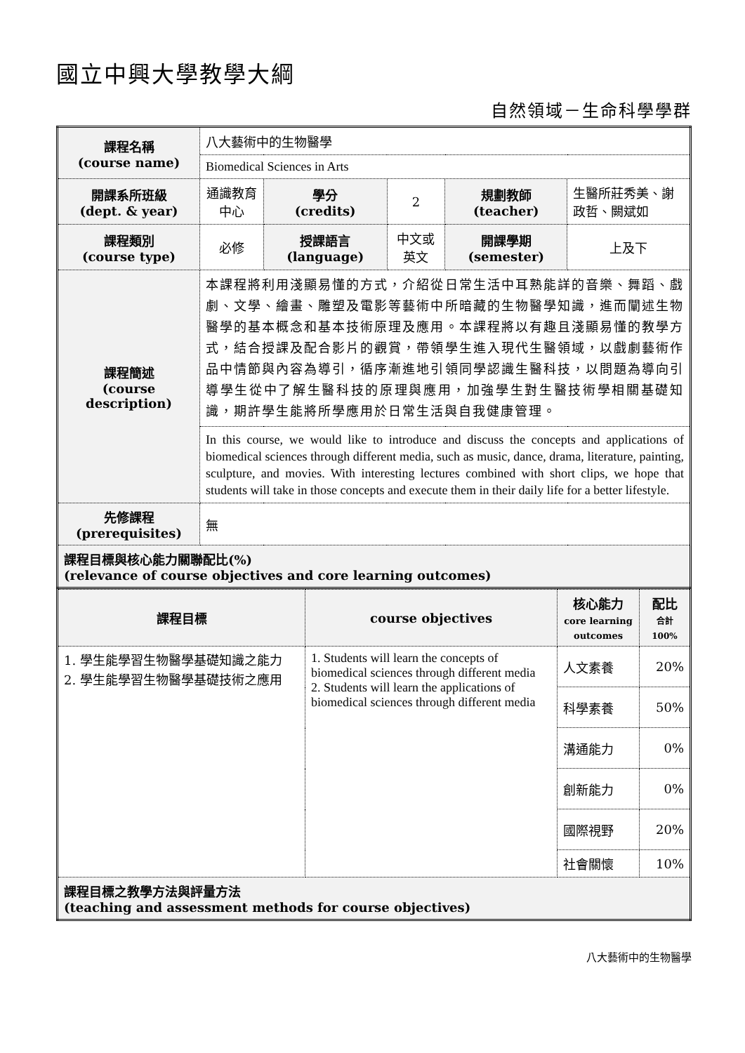國立中興大學教學大綱
自然領域－生命科學學群
| 課程名稱 (course name) | 八大藝術中的生物醫學 | | | | |
| | Biomedical Sciences in Arts | | | | |
| 開課系所班級 (dept. & year) | 通識教育中心 | 學分 (credits) | 2 | 規劃教師 (teacher) | 生醫所莊秀美、謝政哲、闕斌如 |
| 課程類別 (course type) | 必修 | 授課語言 (language) | 中文或英文 | 開課學期 (semester) | 上及下 |
| 課程簡述 (course description) | 本課程將利用淺顯易懂的方式，介紹從日常生活中耳熟能詳的音樂、舞蹈、戲劇、文學、繪畫、雕塑及電影等藝術中所暗藏的生物醫學知識，進而闡述生物醫學的基本概念和基本技術原理及應用。本課程將以有趣且淺顯易懂的教學方式，結合授課及配合影片的觀賞，帶領學生進入現代生醫領域，以戲劇藝術作品中情節與內容為導引，循序漸進地引領同學認識生醫科技，以問題為導向引導學生從中了解生醫科技的原理與應用，加強學生對生醫技術學相關基礎知識，期許學生能將所學應用於日常生活與自我健康管理。 | | | | |
| | In this course, we would like to introduce and discuss the concepts and applications of biomedical sciences through different media, such as music, dance, drama, literature, painting, sculpture, and movies. With interesting lectures combined with short clips, we hope that students will take in those concepts and execute them in their daily life for a better lifestyle. | | | | |
| 先修課程 (prerequisites) | 無 | | | | |
| 課程目標與核心能力關聯配比(%) (relevance of course objectives and core learning outcomes) | | | | | |
| 課程目標 | course objectives | 核心能力 core learning outcomes | 配比 合計 100% |
| --- | --- | --- | --- |
| 1. 學生能學習生物醫學基礎知識之能力 2. 學生能學習生物醫學基礎技術之應用 | 1. Students will learn the concepts of biomedical sciences through different media 2. Students will learn the applications of biomedical sciences through different media | 人文素養 | 20% |
| | | 科學素養 | 50% |
| | | 溝通能力 | 0% |
| | | 創新能力 | 0% |
| | | 國際視野 | 20% |
| | | 社會關懷 | 10% |
| 課程目標之教學方法與評量方法 (teaching and assessment methods for course objectives) | | | |
八大藝術中的生物醫學